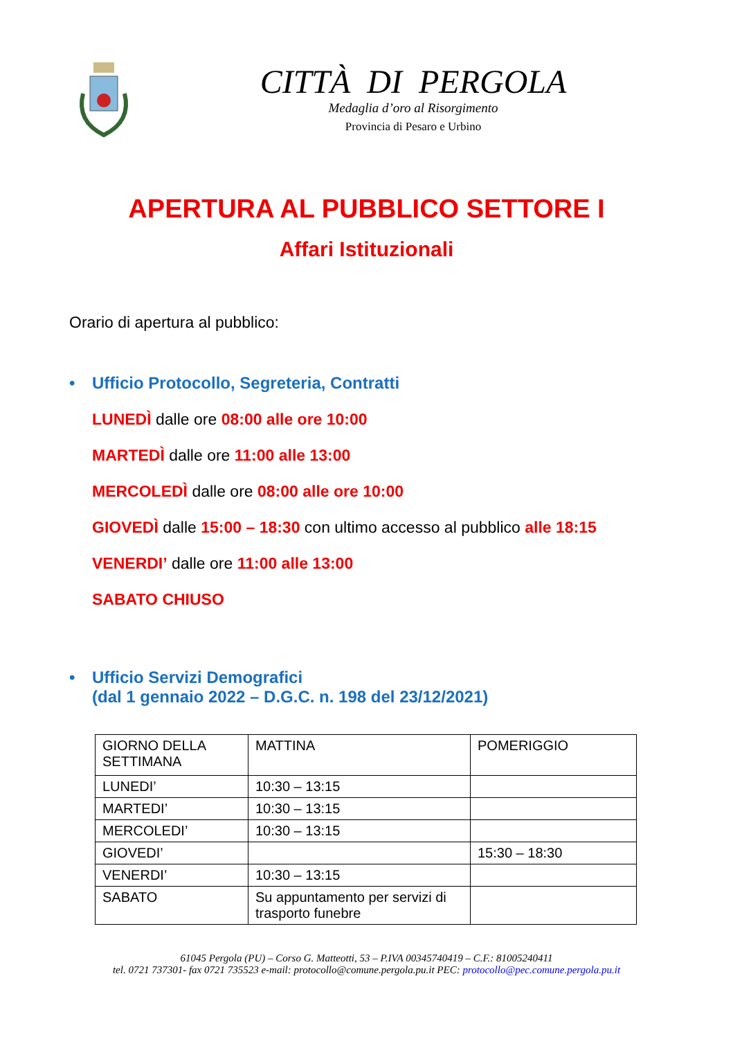CITTÀ DI PERGOLA
Medaglia d’oro al Risorgimento
Provincia di Pesaro e Urbino
APERTURA AL PUBBLICO SETTORE I
Affari Istituzionali
Orario di apertura al pubblico:
• Ufficio Protocollo, Segreteria, Contratti
LUNEDÌ dalle ore 08:00 alle ore 10:00
MARTEDÌ dalle ore 11:00 alle 13:00
MERCOLEDÌ dalle ore 08:00 alle ore 10:00
GIOVEDÌ dalle 15:00 – 18:30 con ultimo accesso al pubblico alle 18:15
VENERDI’ dalle ore 11:00 alle 13:00
SABATO CHIUSO
• Ufficio Servizi Demografici
(dal 1 gennaio 2022 – D.G.C. n. 198 del 23/12/2021)
| GIORNO DELLA SETTIMANA | MATTINA | POMERIGGIO |
| LUNEDI’ | 10:30 – 13:15 | |
| MARTEDI’ | 10:30 – 13:15 | |
| MERCOLEDI’ | 10:30 – 13:15 | |
| GIOVEDI’ | | 15:30 – 18:30 |
| VENERDI’ | 10:30 – 13:15 | |
| SABATO | Su appuntamento per servizi di trasporto funebre | |
61045 Pergola (PU) – Corso G. Matteotti, 53 – P.IVA 00345740419 – C.F.: 81005240411
tel. 0721 737301- fax 0721 735523 e-mail: protocollo@comune.pergola.pu.it PEC: protocollo@pec.comune.pergola.pu.it